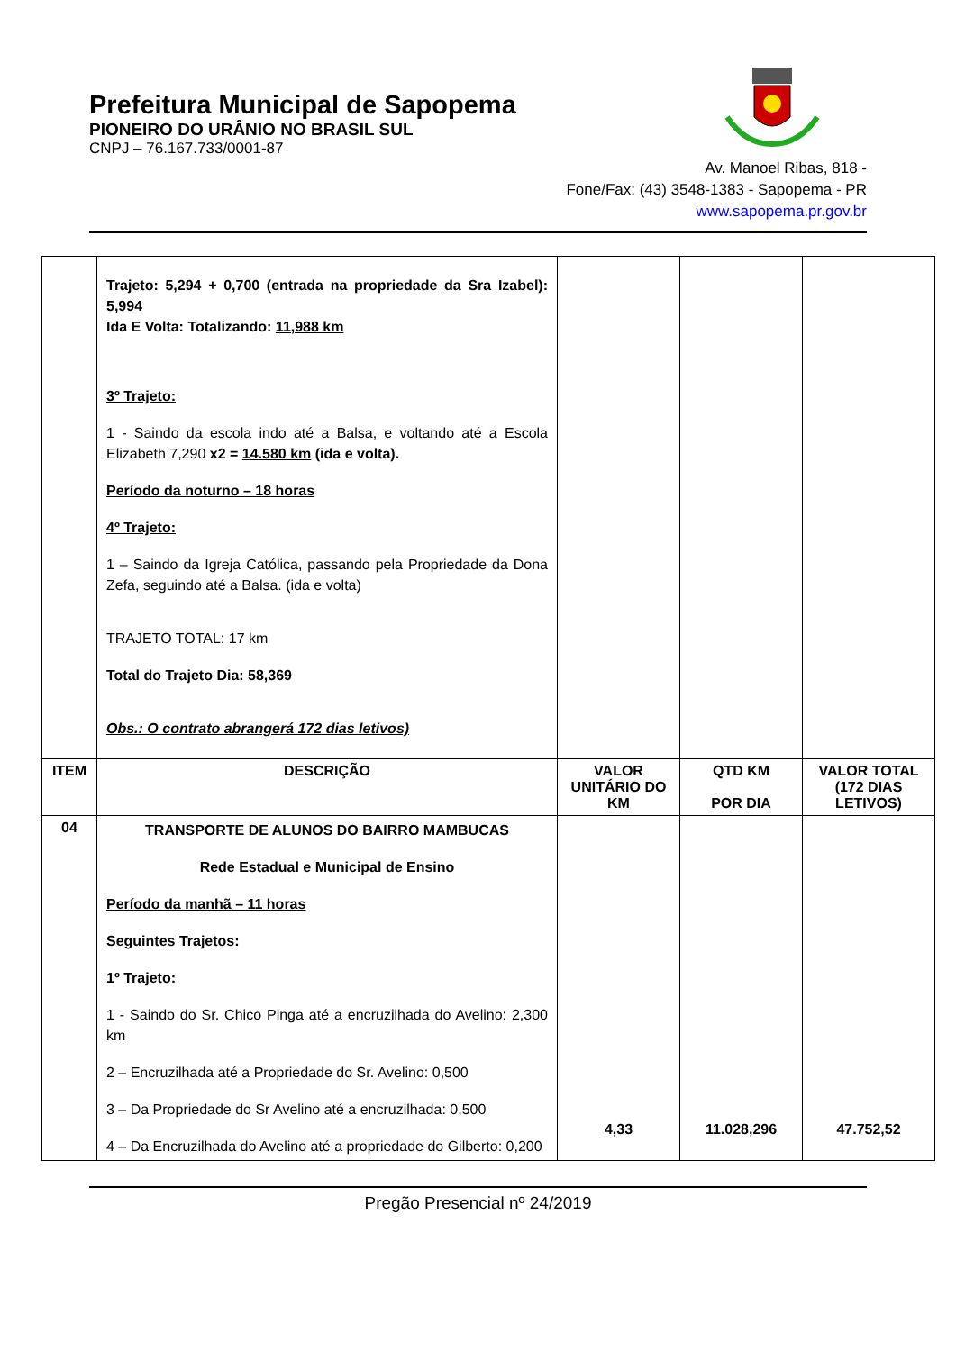Prefeitura Municipal de Sapopema
PIONEIRO DO URÂNIO NO BRASIL SUL
CNPJ – 76.167.733/0001-87
Av. Manoel Ribas, 818 -
Fone/Fax: (43) 3548-1383 - Sapopema - PR
www.sapopema.pr.gov.br
| | Trajeto: 5,294 + 0,700 (entrada na propriedade da Sra Izabel): 5,994 Ida E Volta: Totalizando: 11,988 km 3º Trajeto: 1 - Saindo da escola indo até a Balsa, e voltando até a Escola Elizabeth 7,290 x2 = 14.580 km (ida e volta). Período da noturno – 18 horas 4º Trajeto: 1 – Saindo da Igreja Católica, passando pela Propriedade da Dona Zefa, seguindo até a Balsa. (ida e volta) TRAJETO TOTAL: 17 km Total do Trajeto Dia: 58,369 Obs.: O contrato abrangerá 172 dias letivos) | | | |
| ITEM | DESCRIÇÃO | VALOR UNITÁRIO DO KM | QTD KM POR DIA | VALOR TOTAL (172 DIAS LETIVOS) |
| 04 | TRANSPORTE DE ALUNOS DO BAIRRO MAMBUCAS Rede Estadual e Municipal de Ensino Período da manhã – 11 horas Seguintes Trajetos: 1º Trajeto: 1 - Saindo do Sr. Chico Pinga até a encruzilhada do Avelino: 2,300 km 2 – Encruzilhada até a Propriedade do Sr. Avelino: 0,500 3 – Da Propriedade do Sr Avelino até a encruzilhada: 0,500 4 – Da Encruzilhada do Avelino até a propriedade do Gilberto: 0,200 | 4,33 | 11.028,296 | 47.752,52 |
Pregão Presencial nº 24/2019